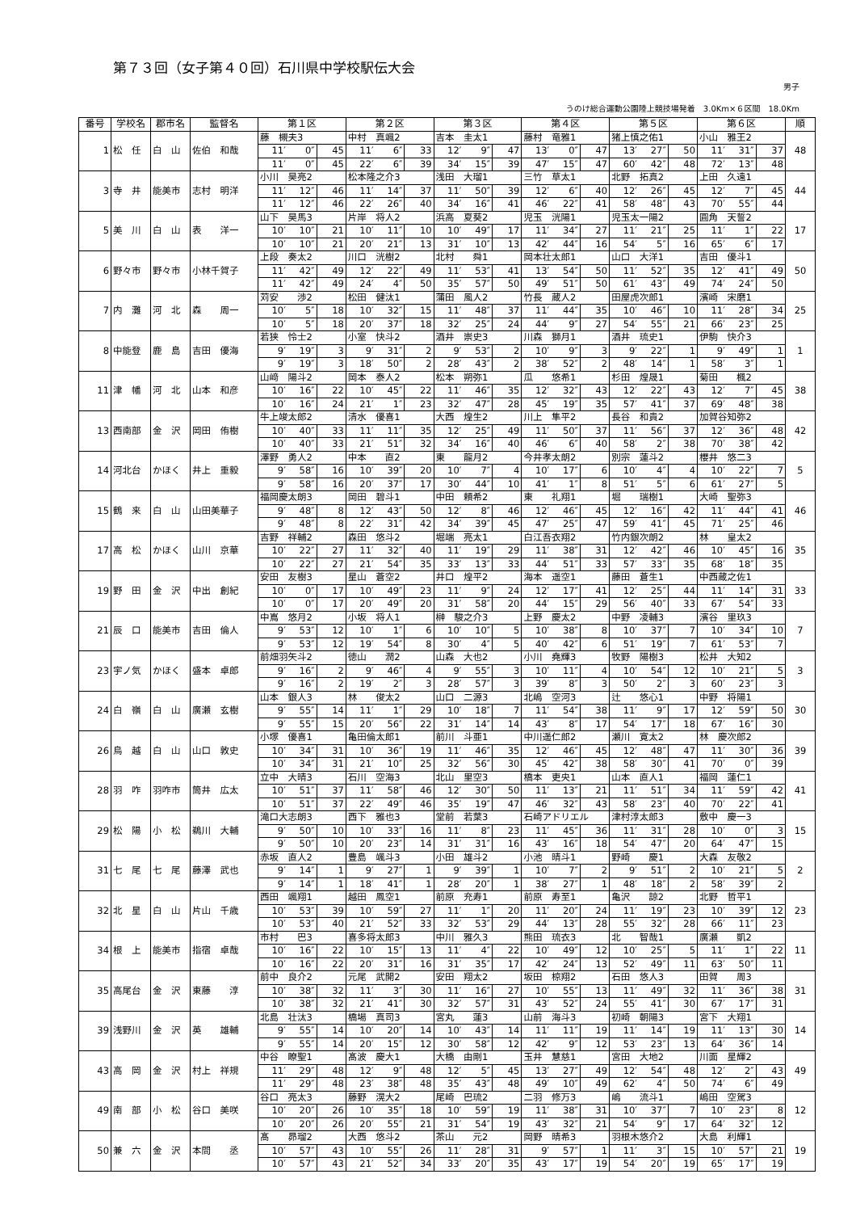第７３回（女子第４０回）石川県中学校駅伝大会
男子
うのけ総合運動公園陸上競技場発着　3.0Km×６区間　18.0Km
| 番号 | 学校名 | 郡市名 | 監督名 | 第１区 | | | 第２区 | | | 第３区 | | | 第４区 | | | 第５区 | | | 第６区 | | | 順 |
| --- | --- | --- | --- | --- | --- | --- | --- | --- | --- | --- | --- | --- | --- | --- | --- | --- | --- | --- | --- | --- | --- | --- |
| 1 | 松 任 | 白 山 | 佐伯 和哉 | 藤 槻夫3 | | | 中村 真颯2 | | | 吉本 圭太1 | | | 藤村 竜雅1 | | | 猪上慎之佑1 | | | 小山 雅王2 | | | 48 |
| | | | | 11′ | 0″ | 45 | 11′ | 6″ | 33 | 12′ | 9″ | 47 | 13′ | 0″ | 47 | 13′ | 27″ | 50 | 11′ | 31″ | 37 | |
| | | | | 11′ | 0″ | 45 | 22′ | 6″ | 39 | 34′ | 15″ | 39 | 47′ | 15″ | 47 | 60′ | 42″ | 48 | 72′ | 13″ | 48 | |
| 3 | 寺 井 | 能美市 | 志村 明洋 | 小川 昊亮2 | | | 松本隆之介3 | | | 浅田 大瑠1 | | | 三竹 草太1 | | | 北野 拓真2 | | | 上田 久遠1 | | | 44 |
| | | | | 11′ | 12″ | 46 | 11′ | 14″ | 37 | 11′ | 50″ | 39 | 12′ | 6″ | 40 | 12′ | 26″ | 45 | 12′ | 7″ | 45 | |
| | | | | 11′ | 12″ | 46 | 22′ | 26″ | 40 | 34′ | 16″ | 41 | 46′ | 22″ | 41 | 58′ | 48″ | 43 | 70′ | 55″ | 44 | |
| 5 | 美 川 | 白 山 | 表 洋一 | 山下 昊馬3 | | | 片岸 将人2 | | | 浜高 夏葵2 | | | 児玉 洸陽1 | | | 児玉太一陽2 | | | 圓角 天誓2 | | | 17 |
| | | | | 10′ | 10″ | 21 | 10′ | 11″ | 10 | 10′ | 49″ | 17 | 11′ | 34″ | 27 | 11′ | 21″ | 25 | 11′ | 1″ | 22 | |
| | | | | 10′ | 10″ | 21 | 20′ | 21″ | 13 | 31′ | 10″ | 13 | 42′ | 44″ | 16 | 54′ | 5″ | 16 | 65′ | 6″ | 17 | |
| 6 | 野々市 | 野々市 | 小林千賀子 | 上段 奏太2 | | | 川口 洸樹2 | | | 北村 舜1 | | | 岡本壮太郎1 | | | 山口 大洋1 | | | 吉田 優斗1 | | | 50 |
| | | | | 11′ | 42″ | 49 | 12′ | 22″ | 49 | 11′ | 53″ | 41 | 13′ | 54″ | 50 | 11′ | 52″ | 35 | 12′ | 41″ | 49 | |
| | | | | 11′ | 42″ | 49 | 24′ | 4″ | 50 | 35′ | 57″ | 50 | 49′ | 51″ | 50 | 61′ | 43″ | 49 | 74′ | 24″ | 50 | |
| 7 | 内 灘 | 河 北 | 森 周一 | 苅安 渉2 | | | 松田 健汰1 | | | 蒲田 風人2 | | | 竹長 蔵人2 | | | 田屋虎次郎1 | | | 濱崎 宋磨1 | | | 25 |
| | | | | 10′ | 5″ | 18 | 10′ | 32″ | 15 | 11′ | 48″ | 37 | 11′ | 44″ | 35 | 10′ | 46″ | 10 | 11′ | 28″ | 34 | |
| | | | | 10′ | 5″ | 18 | 20′ | 37″ | 18 | 32′ | 25″ | 24 | 44′ | 9″ | 27 | 54′ | 55″ | 21 | 66′ | 23″ | 25 | |
| 8 | 中能登 | 鹿 島 | 吉田 優海 | 若狭 怜士2 | | | 小室 快斗2 | | | 酒井 崇史3 | | | 川森 獅月1 | | | 酒井 琉史1 | | | 伊駒 快介3 | | | 1 |
| | | | | 9′ | 19″ | 3 | 9′ | 31″ | 2 | 9′ | 53″ | 2 | 10′ | 9″ | 3 | 9′ | 22″ | 1 | 9′ | 49″ | 1 | |
| | | | | 9′ | 19″ | 3 | 18′ | 50″ | 2 | 28′ | 43″ | 2 | 38′ | 52″ | 2 | 48′ | 14″ | 1 | 58′ | 3″ | 1 | |
| 11 | 津 幡 | 河 北 | 山本 和彦 | 山﨑 陽斗2 | | | 岡本 泰人2 | | | 松本 朔弥1 | | | 瓜 悠希1 | | | 杉田 煌晟1 | | | 菊田 楓2 | | | 38 |
| | | | | 10′ | 16″ | 22 | 10′ | 45″ | 22 | 11′ | 46″ | 35 | 12′ | 32″ | 43 | 12′ | 22″ | 43 | 12′ | 7″ | 45 | |
| | | | | 10′ | 16″ | 24 | 21′ | 1″ | 23 | 32′ | 47″ | 28 | 45′ | 19″ | 35 | 57′ | 41″ | 37 | 69′ | 48″ | 38 | |
| 13 | 西南部 | 金 沢 | 岡田 侑樹 | 牛上竣太郎2 | | | 清水 優喜1 | | | 大西 煌生2 | | | 川上 隼平2 | | | 長谷 和貴2 | | | 加賀谷知弥2 | | | 42 |
| | | | | 10′ | 40″ | 33 | 11′ | 11″ | 35 | 12′ | 25″ | 49 | 11′ | 50″ | 37 | 11′ | 56″ | 37 | 12′ | 36″ | 48 | |
| | | | | 10′ | 40″ | 33 | 21′ | 51″ | 32 | 34′ | 16″ | 40 | 46′ | 6″ | 40 | 58′ | 2″ | 38 | 70′ | 38″ | 42 | |
| 14 | 河北台 | かほく | 井上 重毅 | 澤野 勇人2 | | | 中本 直2 | | | 東 龍月2 | | | 今井孝太朗2 | | | 別宗 蓮斗2 | | | 櫻井 悠二3 | | | 5 |
| | | | | 9′ | 58″ | 16 | 10′ | 39″ | 20 | 10′ | 7″ | 4 | 10′ | 17″ | 6 | 10′ | 4″ | 4 | 10′ | 22″ | 7 | |
| | | | | 9′ | 58″ | 16 | 20′ | 37″ | 17 | 30′ | 44″ | 10 | 41′ | 1″ | 8 | 51′ | 5″ | 6 | 61′ | 27″ | 5 | |
| 15 | 鶴 来 | 白 山 | 山田美華子 | 福岡慶太朗3 | | | 岡田 碧斗1 | | | 中田 頼希2 | | | 東 礼翔1 | | | 堀 瑞樹1 | | | 大崎 聖弥3 | | | 46 |
| | | | | 9′ | 48″ | 8 | 12′ | 43″ | 50 | 12′ | 8″ | 46 | 12′ | 46″ | 45 | 12′ | 16″ | 42 | 11′ | 44″ | 41 | |
| | | | | 9′ | 48″ | 8 | 22′ | 31″ | 42 | 34′ | 39″ | 45 | 47′ | 25″ | 47 | 59′ | 41″ | 45 | 71′ | 25″ | 46 | |
| 17 | 高 松 | かほく | 山川 京華 | 吉野 祥輔2 | | | 森田 悠斗2 | | | 堀端 亮太1 | | | 白江吾衣翔2 | | | 竹内銀次朗2 | | | 林 皇太2 | | | 35 |
| | | | | 10′ | 22″ | 27 | 11′ | 32″ | 40 | 11′ | 19″ | 29 | 11′ | 38″ | 31 | 12′ | 42″ | 46 | 10′ | 45″ | 16 | |
| | | | | 10′ | 22″ | 27 | 21′ | 54″ | 35 | 33′ | 13″ | 33 | 44′ | 51″ | 33 | 57′ | 33″ | 35 | 68′ | 18″ | 35 | |
| 19 | 野 田 | 金 沢 | 中出 創紀 | 安田 友樹3 | | | 星山 蒼空2 | | | 井口 煌平2 | | | 海本 遥空1 | | | 藤田 蒼生1 | | | 中西蔵之佐1 | | | 33 |
| | | | | 10′ | 0″ | 17 | 10′ | 49″ | 23 | 11′ | 9″ | 24 | 12′ | 17″ | 41 | 12′ | 25″ | 44 | 11′ | 14″ | 31 | |
| | | | | 10′ | 0″ | 17 | 20′ | 49″ | 20 | 31′ | 58″ | 20 | 44′ | 15″ | 29 | 56′ | 40″ | 33 | 67′ | 54″ | 33 | |
| 21 | 辰 口 | 能美市 | 吉田 倫人 | 中嶌 悠月2 | | | 小坂 将人1 | | | 榊 駿之介3 | | | 上野 慶太2 | | | 中野 凌輔3 | | | 濱谷 里玖3 | | | 7 |
| | | | | 9′ | 53″ | 12 | 10′ | 1″ | 6 | 10′ | 10″ | 5 | 10′ | 38″ | 8 | 10′ | 37″ | 7 | 10′ | 34″ | 10 | |
| | | | | 9′ | 53″ | 12 | 19′ | 54″ | 8 | 30′ | 4″ | 5 | 40′ | 42″ | 6 | 51′ | 19″ | 7 | 61′ | 53″ | 7 | |
| 23 | 宇ノ気 | かほく | 盛本 卓郎 | 前畑羽矢斗2 | | | 徳山 潤2 | | | 山森 大也2 | | | 小川 堯輝3 | | | 牧野 陽樹3 | | | 松井 大知2 | | | 3 |
| | | | | 9′ | 16″ | 2 | 9′ | 46″ | 4 | 9′ | 55″ | 3 | 10′ | 11″ | 4 | 10′ | 54″ | 12 | 10′ | 21″ | 5 | |
| | | | | 9′ | 16″ | 2 | 19′ | 2″ | 3 | 28′ | 57″ | 3 | 39′ | 8″ | 3 | 50′ | 2″ | 3 | 60′ | 23″ | 3 | |
| 24 | 白 嶺 | 白 山 | 廣瀬 玄樹 | 山本 銀人3 | | | 林 俊太2 | | | 山口 二源3 | | | 北嶋 空河3 | | | 辻 悠心1 | | | 中野 将陽1 | | | 30 |
| | | | | 9′ | 55″ | 14 | 11′ | 1″ | 29 | 10′ | 18″ | 7 | 11′ | 54″ | 38 | 11′ | 9″ | 17 | 12′ | 59″ | 50 | |
| | | | | 9′ | 55″ | 15 | 20′ | 56″ | 22 | 31′ | 14″ | 14 | 43′ | 8″ | 17 | 54′ | 17″ | 18 | 67′ | 16″ | 30 | |
| 26 | 鳥 越 | 白 山 | 山口 敦史 | 小塚 優喜1 | | | 亀田倫太郎1 | | | 前川 斗亜1 | | | 中川遥仁郎2 | | | 瀬川 寛太2 | | | 林 慶次郎2 | | | 39 |
| | | | | 10′ | 34″ | 31 | 10′ | 36″ | 19 | 11′ | 46″ | 35 | 12′ | 46″ | 45 | 12′ | 48″ | 47 | 11′ | 30″ | 36 | |
| | | | | 10′ | 34″ | 31 | 21′ | 10″ | 25 | 32′ | 56″ | 30 | 45′ | 42″ | 38 | 58′ | 30″ | 41 | 70′ | 0″ | 39 | |
| 28 | 羽 咋 | 羽咋市 | 筒井 広太 | 立中 大晴3 | | | 石川 空海3 | | | 北山 里空3 | | | 橋本 吏央1 | | | 山本 直人1 | | | 福岡 蓮仁1 | | | 41 |
| | | | | 10′ | 51″ | 37 | 11′ | 58″ | 46 | 12′ | 30″ | 50 | 11′ | 13″ | 21 | 11′ | 51″ | 34 | 11′ | 59″ | 42 | |
| | | | | 10′ | 51″ | 37 | 22′ | 49″ | 46 | 35′ | 19″ | 47 | 46′ | 32″ | 43 | 58′ | 23″ | 40 | 70′ | 22″ | 41 | |
| 29 | 松 陽 | 小 松 | 鵜川 大輔 | 滝口大志朗3 | | | 西下 雅也3 | | | 堂前 若葉3 | | | 石崎アドリエル | | | 津村淳太郎3 | | | 敷中 慶一3 | | | 15 |
| | | | | 9′ | 50″ | 10 | 10′ | 33″ | 16 | 11′ | 8″ | 23 | 11′ | 45″ | 36 | 11′ | 31″ | 28 | 10′ | 0″ | 3 | |
| | | | | 9′ | 50″ | 10 | 20′ | 23″ | 14 | 31′ | 31″ | 16 | 43′ | 16″ | 18 | 54′ | 47″ | 20 | 64′ | 47″ | 15 | |
| 31 | 七 尾 | 七 尾 | 藤澤 武也 | 赤坂 直人2 | | | 豊島 颯斗3 | | | 小田 雄斗2 | | | 小池 晴斗1 | | | 野崎 慶1 | | | 大森 友敬2 | | | 2 |
| | | | | 9′ | 14″ | 1 | 9′ | 27″ | 1 | 9′ | 39″ | 1 | 10′ | 7″ | 2 | 9′ | 51″ | 2 | 10′ | 21″ | 5 | |
| | | | | 9′ | 14″ | 1 | 18′ | 41″ | 1 | 28′ | 20″ | 1 | 38′ | 27″ | 1 | 48′ | 18″ | 2 | 58′ | 39″ | 2 | |
| 32 | 北 星 | 白 山 | 片山 千歳 | 西田 颯翔1 | | | 越田 鳳空1 | | | 前原 充寿1 | | | 前原 寿至1 | | | 亀沢 諒2 | | | 北野 哲平1 | | | 23 |
| | | | | 10′ | 53″ | 39 | 10′ | 59″ | 27 | 11′ | 1″ | 20 | 11′ | 20″ | 24 | 11′ | 19″ | 23 | 10′ | 39″ | 12 | |
| | | | | 10′ | 53″ | 40 | 21′ | 52″ | 33 | 32′ | 53″ | 29 | 44′ | 13″ | 28 | 55′ | 32″ | 28 | 66′ | 11″ | 23 | |
| 34 | 根 上 | 能美市 | 指宿 卓哉 | 市村 巴3 | | | 喜多将太郎3 | | | 中川 雅久3 | | | 熊田 琉衣3 | | | 北 智哉1 | | | 廣瀬 凱2 | | | 11 |
| | | | | 10′ | 16″ | 22 | 10′ | 15″ | 13 | 11′ | 4″ | 22 | 10′ | 49″ | 12 | 10′ | 25″ | 5 | 11′ | 1″ | 22 | |
| | | | | 10′ | 16″ | 22 | 20′ | 31″ | 16 | 31′ | 35″ | 17 | 42′ | 24″ | 13 | 52′ | 49″ | 11 | 63′ | 50″ | 11 | |
| 35 | 高尾台 | 金 沢 | 東藤 淳 | 前中 良介2 | | | 元尾 武開2 | | | 安田 翔太2 | | | 坂田 椋翔2 | | | 石田 悠人3 | | | 田賀 周3 | | | 31 |
| | | | | 10′ | 38″ | 32 | 11′ | 3″ | 30 | 11′ | 16″ | 27 | 10′ | 55″ | 13 | 11′ | 49″ | 32 | 11′ | 36″ | 38 | |
| | | | | 10′ | 38″ | 32 | 21′ | 41″ | 30 | 32′ | 57″ | 31 | 43′ | 52″ | 24 | 55′ | 41″ | 30 | 67′ | 17″ | 31 | |
| 39 | 浅野川 | 金 沢 | 英 雄輔 | 北島 壮汰3 | | | 橋場 真司3 | | | 宮丸 蓮3 | | | 山前 海斗3 | | | 初崎 朝陽3 | | | 宮下 大翔1 | | | 14 |
| | | | | 9′ | 55″ | 14 | 10′ | 20″ | 14 | 10′ | 43″ | 14 | 11′ | 11″ | 19 | 11′ | 14″ | 19 | 11′ | 13″ | 30 | |
| | | | | 9′ | 55″ | 14 | 20′ | 15″ | 12 | 30′ | 58″ | 12 | 42′ | 9″ | 12 | 53′ | 23″ | 13 | 64′ | 36″ | 14 | |
| 43 | 高 岡 | 金 沢 | 村上 祥規 | 中谷 瞭聖1 | | | 髙波 慶大1 | | | 大橋 由剛1 | | | 玉井 慧慈1 | | | 宮田 大地2 | | | 川面 星輝2 | | | 49 |
| | | | | 11′ | 29″ | 48 | 12′ | 9″ | 48 | 12′ | 5″ | 45 | 13′ | 27″ | 49 | 12′ | 54″ | 48 | 12′ | 2″ | 43 | |
| | | | | 11′ | 29″ | 48 | 23′ | 38″ | 48 | 35′ | 43″ | 48 | 49′ | 10″ | 49 | 62′ | 4″ | 50 | 74′ | 6″ | 49 | |
| 49 | 南 部 | 小 松 | 谷口 美咲 | 谷口 亮太3 | | | 藤野 滉大2 | | | 尾崎 巴琉2 | | | 二羽 修万3 | | | 嶋 流斗1 | | | 嶋田 空駕3 | | | 12 |
| | | | | 10′ | 20″ | 26 | 10′ | 35″ | 18 | 10′ | 59″ | 19 | 11′ | 38″ | 31 | 10′ | 37″ | 7 | 10′ | 23″ | 8 | |
| | | | | 10′ | 20″ | 26 | 20′ | 55″ | 21 | 31′ | 54″ | 19 | 43′ | 32″ | 21 | 54′ | 9″ | 17 | 64′ | 32″ | 12 | |
| 50 | 兼 六 | 金 沢 | 本間 丞 | 髙 昴瑠2 | | | 大西 悠斗2 | | | 茶山 元2 | | | 岡野 晴希3 | | | 羽根木悠介2 | | | 大島 利輝1 | | | 19 |
| | | | | 10′ | 57″ | 43 | 10′ | 55″ | 26 | 11′ | 28″ | 31 | 9′ | 57″ | 1 | 11′ | 3″ | 15 | 10′ | 57″ | 21 | |
| | | | | 10′ | 57″ | 43 | 21′ | 52″ | 34 | 33′ | 20″ | 35 | 43′ | 17″ | 19 | 54′ | 20″ | 19 | 65′ | 17″ | 19 | |